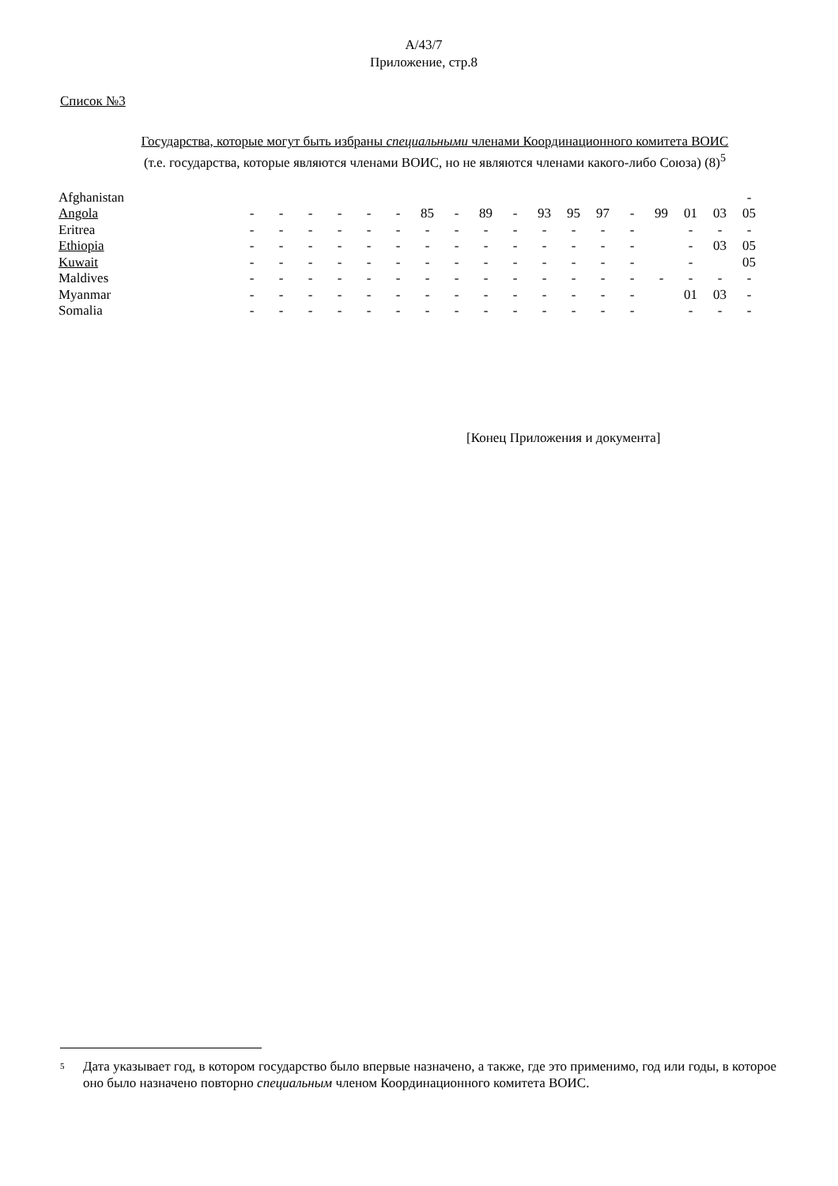A/43/7
Приложение, стр.8
Список №3
Государства, которые могут быть избраны специальными членами Координационного комитета ВОИС
(т.е. государства, которые являются членами ВОИС, но не являются членами какого-либо Союза) (8)<sup>5</sup>
| Afghanistan | | | | | | | | | | | | | | | | | | - |
| Angola | - | - | - | - | - | - | 85 | - | 89 | - | 93 | 95 | 97 | - | 99 | 01 | 03 | 05 |
| Eritrea | - | - | - | - | - | - | - | - | - | - | - | - | - | - | | - | - | - |
| Ethiopia | - | - | - | - | - | - | - | - | - | - | - | - | - | - | | - | 03 | 05 |
| Kuwait | - | - | - | - | - | - | - | - | - | - | - | - | - | - | | - | | 05 |
| Maldives | - | - | - | - | - | - | - | - | - | - | - | - | - | - | - | - | - | - |
| Myanmar | - | - | - | - | - | - | - | - | - | - | - | - | - | - | | 01 | 03 | - |
| Somalia | - | - | - | - | - | - | - | - | - | - | - | - | - | - | | - | - | - |
[Конец Приложения и документа]
<sup>5</sup>
Дата указывает год, в котором государство было впервые назначено, а также, где это применимо, год или годы, в которое оно было назначено повторно специальным членом Координационного комитета ВОИС.